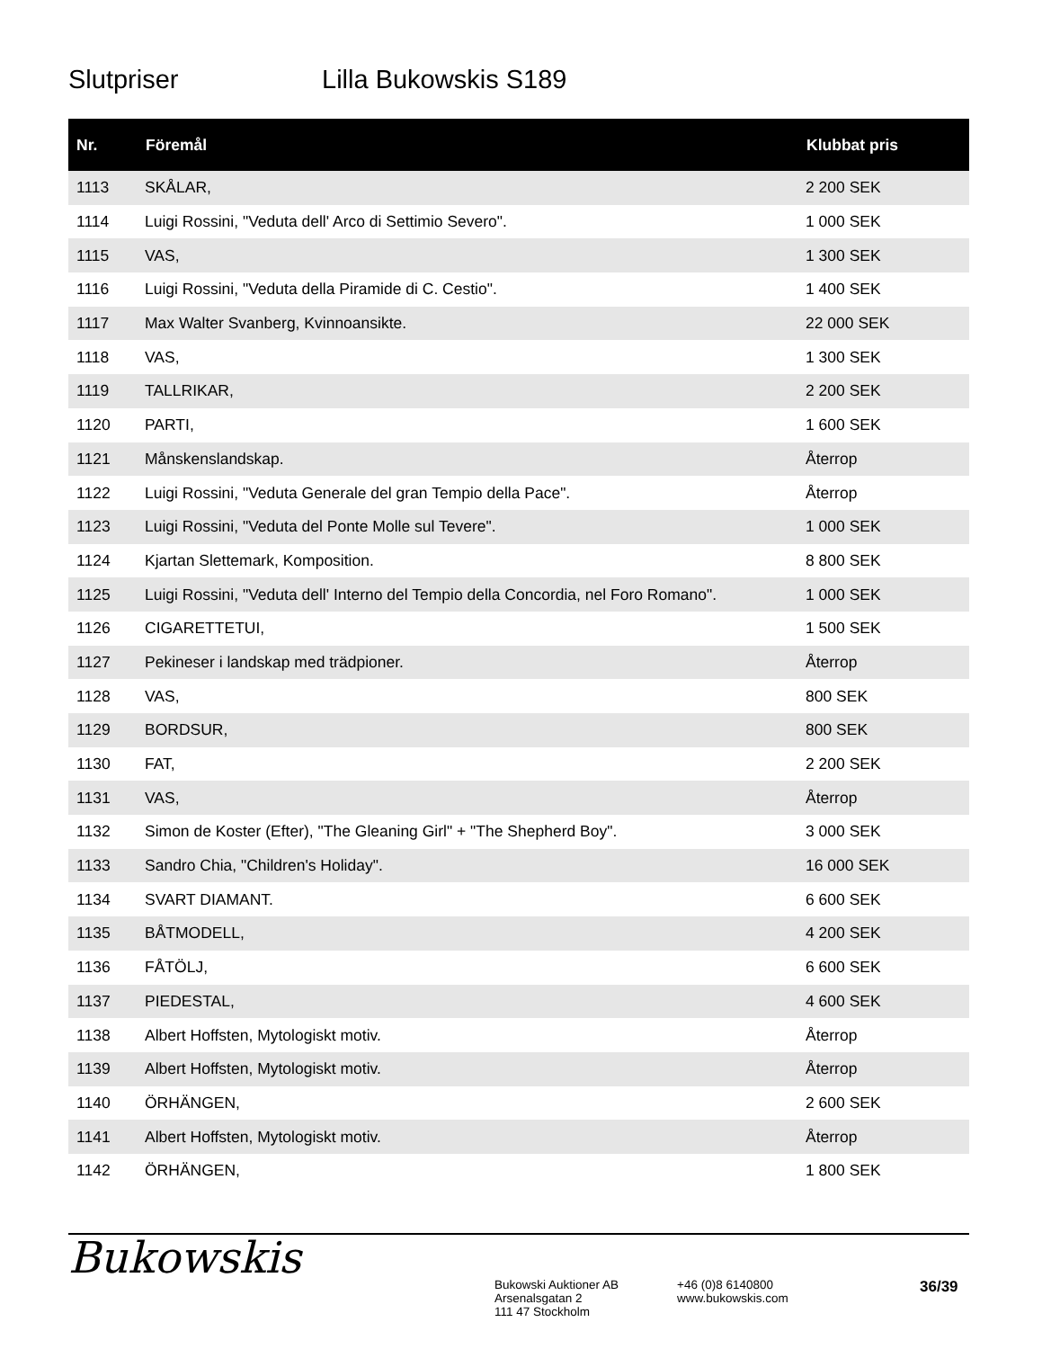Slutpriser Lilla Bukowskis S189
| Nr. | Föremål | Klubbat pris |
| --- | --- | --- |
| 1113 | SKÅLAR, | 2 200 SEK |
| 1114 | Luigi Rossini, "Veduta dell' Arco di Settimio Severo". | 1 000 SEK |
| 1115 | VAS, | 1 300 SEK |
| 1116 | Luigi Rossini, "Veduta della Piramide di C. Cestio". | 1 400 SEK |
| 1117 | Max Walter Svanberg, Kvinnoansikte. | 22 000 SEK |
| 1118 | VAS, | 1 300 SEK |
| 1119 | TALLRIKAR, | 2 200 SEK |
| 1120 | PARTI, | 1 600 SEK |
| 1121 | Månskenslandskap. | Återrop |
| 1122 | Luigi Rossini, "Veduta Generale del gran Tempio della Pace". | Återrop |
| 1123 | Luigi Rossini, "Veduta del Ponte Molle sul Tevere". | 1 000 SEK |
| 1124 | Kjartan Slettemark, Komposition. | 8 800 SEK |
| 1125 | Luigi Rossini, "Veduta dell' Interno del Tempio della Concordia, nel Foro Romano". | 1 000 SEK |
| 1126 | CIGARETTETUI, | 1 500 SEK |
| 1127 | Pekineser i landskap med trädpioner. | Återrop |
| 1128 | VAS, | 800 SEK |
| 1129 | BORDSUR, | 800 SEK |
| 1130 | FAT, | 2 200 SEK |
| 1131 | VAS, | Återrop |
| 1132 | Simon de Koster (Efter), "The Gleaning Girl" + "The Shepherd Boy". | 3 000 SEK |
| 1133 | Sandro Chia, "Children's Holiday". | 16 000 SEK |
| 1134 | SVART DIAMANT. | 6 600 SEK |
| 1135 | BÅTMODELL, | 4 200 SEK |
| 1136 | FÅTÖLJ, | 6 600 SEK |
| 1137 | PIEDESTAL, | 4 600 SEK |
| 1138 | Albert Hoffsten, Mytologiskt motiv. | Återrop |
| 1139 | Albert Hoffsten, Mytologiskt motiv. | Återrop |
| 1140 | ÖRHÄNGEN, | 2 600 SEK |
| 1141 | Albert Hoffsten, Mytologiskt motiv. | Återrop |
| 1142 | ÖRHÄNGEN, | 1 800 SEK |
Bukowskis
Bukowski Auktioner AB
Arsenalsgatan 2
111 47 Stockholm
+46 (0)8 6140800
www.bukowskis.com
36/39